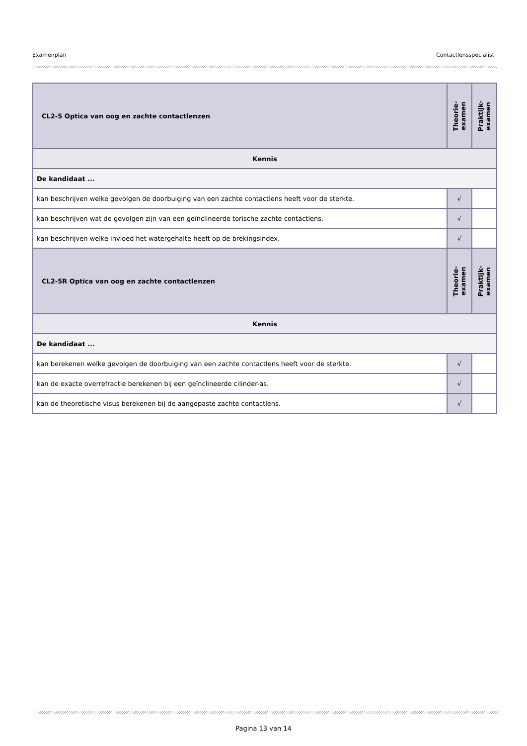Examenplan Contactlensspecialist
| CL2-5 Optica van oog en zachte contactlenzen | Theorie- examen | Praktijk- examen |
| Kennis | | |
| De kandidaat ... | | |
| kan beschrijven welke gevolgen de doorbuiging van een zachte contactlens heeft voor de sterkte. | √ | |
| kan beschrijven wat de gevolgen zijn van een geïnclineerde torische zachte contactlens. | √ | |
| kan beschrijven welke invloed het watergehalte heeft op de brekingsindex. | √ | |
| CL2-5R Optica van oog en zachte contactlenzen | Theorie- examen | Praktijk- examen |
| Kennis | | |
| De kandidaat ... | | |
| kan berekenen welke gevolgen de doorbuiging van een zachte contactlens heeft voor de sterkte. | √ | |
| kan de exacte overrefractie berekenen bij een geïnclineerde cilinder-as. | √ | |
| kan de theoretische visus berekenen bij de aangepaste zachte contactlens. | √ | |
Pagina 13 van 14